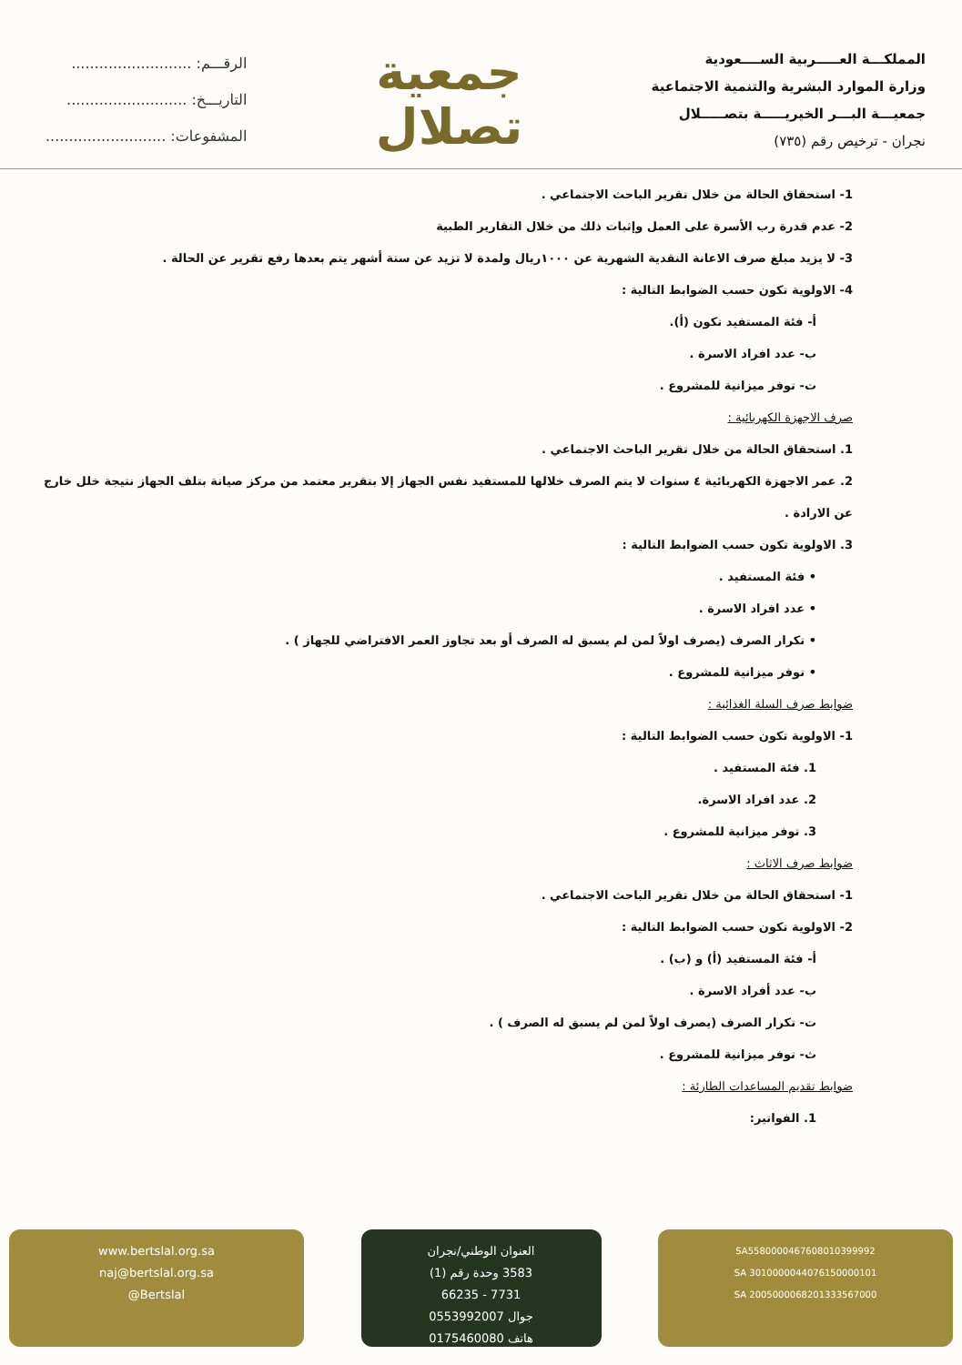المملكـــة العـــــربية الســــعودية
وزارة الموارد البشرية والتنمية الاجتماعية
جمعيـــة البـــر الخيريـــــة بتصـــــلال
نجران - ترخيص رقم (٧٣٥)
جمعية
تصلال
الرقـــم: ..........................
التاريـــخ: ..........................
المشفوعات: ..........................
1- استحقاق الحالة من خلال تقرير الباحث الاجتماعي .
2- عدم قدرة رب الأسرة على العمل وإثبات ذلك من خلال التقارير الطبية
3- لا يزيد مبلغ صرف الاعانة النقدية الشهرية عن ١٠٠٠ريال ولمدة لا تزيد عن ستة أشهر يتم بعدها رفع تقرير عن الحالة .
4- الاولوية تكون حسب الضوابط التالية :
أ- فئة المستفيد تكون (أ).
ب- عدد افراد الاسرة .
ت- توفر ميزانية للمشروع .
صرف الاجهزة الكهربائية :
1. استحقاق الحالة من خلال تقرير الباحث الاجتماعي .
2. عمر الاجهزة الكهربائية ٤ سنوات لا يتم الصرف خلالها للمستفيد نفس الجهاز إلا بتقرير معتمد من مركز صيانة بتلف الجهاز نتيجة خلل خارج عن الارادة .
3. الاولوية تكون حسب الضوابط التالية :
• فئة المستفيد .
• عدد افراد الاسرة .
• تكرار الصرف (يصرف اولاً لمن لم يسبق له الصرف أو بعد تجاوز العمر الافتراضي للجهاز ) .
• توفر ميزانية للمشروع .
ضوابط صرف السلة الغذائية :
1- الاولوية تكون حسب الضوابط التالية :
1. فئة المستفيد .
2. عدد افراد الاسرة.
3. توفر ميزانية للمشروع .
ضوابط صرف الاثاث :
1- استحقاق الحالة من خلال تقرير الباحث الاجتماعي .
2- الاولوية تكون حسب الضوابط التالية :
أ- فئة المستفيد (أ) و (ب) .
ب- عدد أفراد الاسرة .
ت- تكرار الصرف (يصرف اولاً لمن لم يسبق له الصرف ) .
ث- توفر ميزانية للمشروع .
ضوابط تقديم المساعدات الطارئة :
1. الفواتير:
www.bertslal.org.sa
naj@bertslal.org.sa
@Bertslal
العنوان الوطني/نجران
3583 وحدة رقم (1)
7731 - 66235
جوال 0553992007
هاتف 0175460080
SA5580000467608010399992
SA 3010000044076150000101
SA 2005000068201333567000